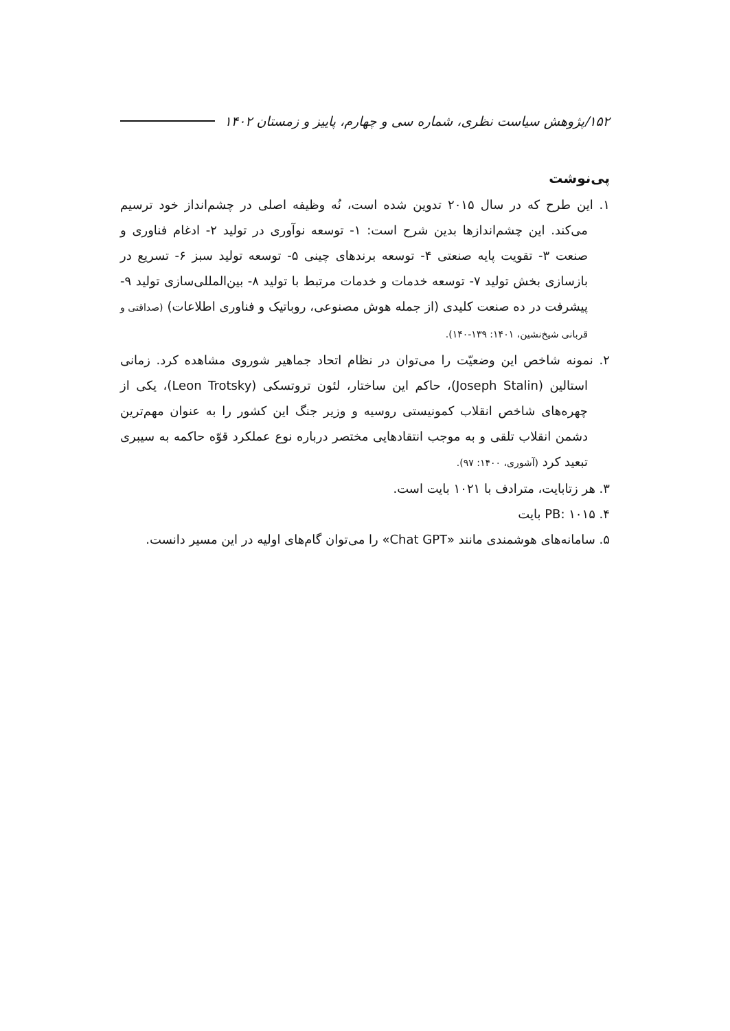۱۵۲/پژوهش سیاست نظری، شماره سی و چهارم، پاییز و زمستان ۱۴۰۲
پی‌نوشت
۱. این طرح که در سال ۲۰۱۵ تدوین شده است، نُه وظیفه اصلی در چشم‌انداز خود ترسیم می‌کند. این چشم‌اندازها بدین شرح است: ۱- توسعه نوآوری در تولید ۲- ادغام فناوری و صنعت ۳- تقویت پایه صنعتی ۴- توسعه برندهای چینی ۵- توسعه تولید سبز ۶- تسریع در بازسازی بخش تولید ۷- توسعه خدمات و خدمات مرتبط با تولید ۸- بین‌المللی‌سازی تولید ۹- پیشرفت در ده صنعت کلیدی (از جمله هوش مصنوعی، روباتیک و فناوری اطلاعات) (صداقتی و قربانی شیخ‌نشین، ۱۴۰۱: ۱۳۹-۱۴۰).
۲. نمونه شاخص این وضعیّت را می‌توان در نظام اتحاد جماهیر شوروی مشاهده کرد. زمانی استالین (Joseph Stalin)، حاکم این ساختار، لئون تروتسکی (Leon Trotsky)، یکی از چهره‌های شاخص انقلاب کمونیستی روسیه و وزیر جنگ این کشور را به عنوان مهم‌ترین دشمن انقلاب تلقی و به موجب انتقادهایی مختصر درباره نوع عملکرد قوّه حاکمه به سیبری تبعید کرد (آشوری، ۱۴۰۰: ۹۷).
۳. هر زتابایت، مترادف با ۱۰۲۱ بایت است.
۴. PB: ۱۰۱۵ بایت
۵. سامانه‌های هوشمندی مانند «Chat GPT» را می‌توان گام‌های اولیه در این مسیر دانست.